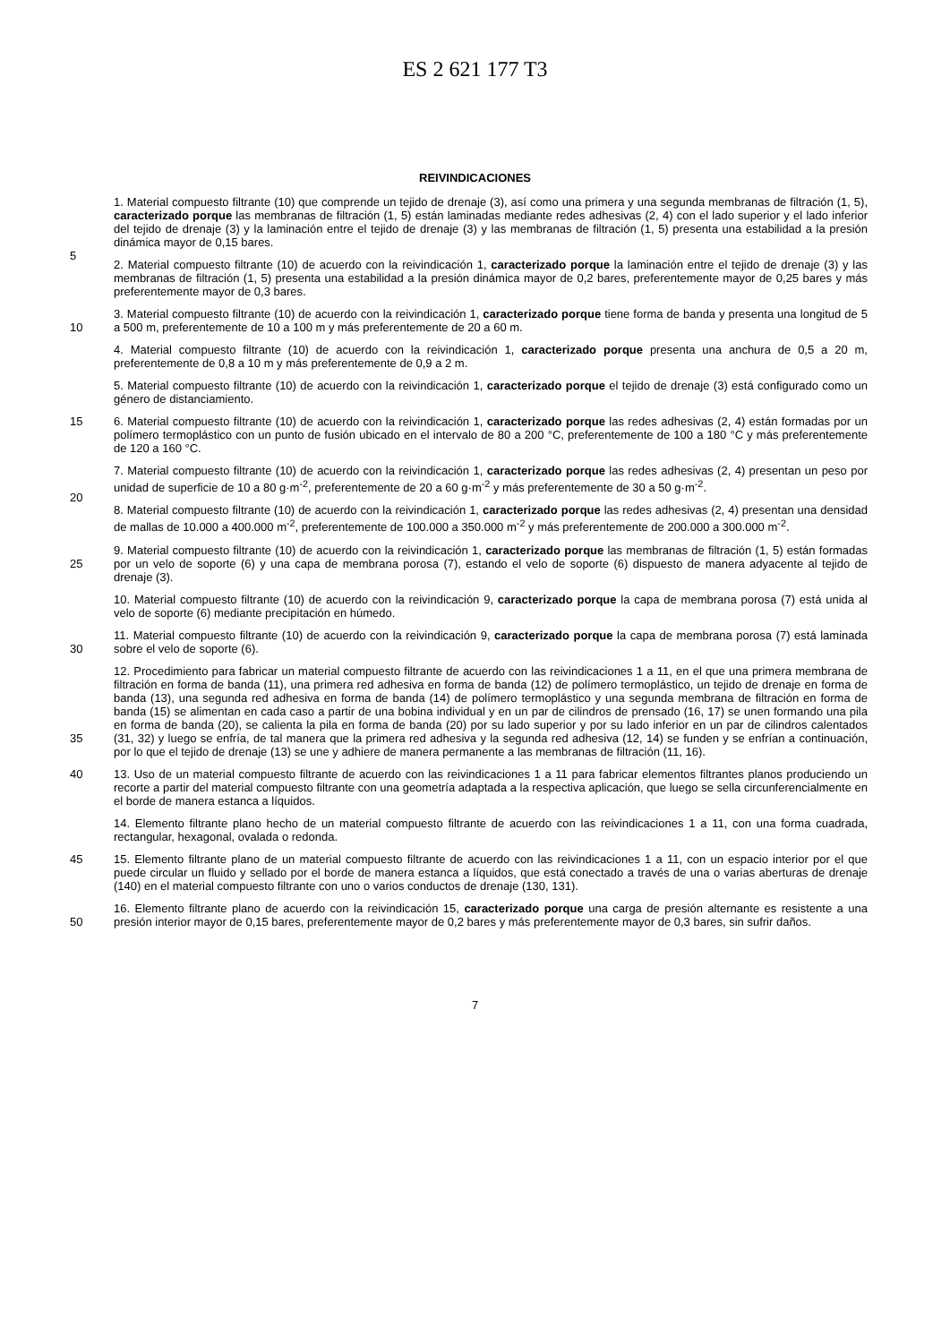ES 2 621 177 T3
REIVINDICACIONES
5
1. Material compuesto filtrante (10) que comprende un tejido de drenaje (3), así como una primera y una segunda membranas de filtración (1, 5), caracterizado porque las membranas de filtración (1, 5) están laminadas mediante redes adhesivas (2, 4) con el lado superior y el lado inferior del tejido de drenaje (3) y la laminación entre el tejido de drenaje (3) y las membranas de filtración (1, 5) presenta una estabilidad a la presión dinámica mayor de 0,15 bares.
2. Material compuesto filtrante (10) de acuerdo con la reivindicación 1, caracterizado porque la laminación entre el tejido de drenaje (3) y las membranas de filtración (1, 5) presenta una estabilidad a la presión dinámica mayor de 0,2 bares, preferentemente mayor de 0,25 bares y más preferentemente mayor de 0,3 bares.
10
3. Material compuesto filtrante (10) de acuerdo con la reivindicación 1, caracterizado porque tiene forma de banda y presenta una longitud de 5 a 500 m, preferentemente de 10 a 100 m y más preferentemente de 20 a 60 m.
4. Material compuesto filtrante (10) de acuerdo con la reivindicación 1, caracterizado porque presenta una anchura de 0,5 a 20 m, preferentemente de 0,8 a 10 m y más preferentemente de 0,9 a 2 m.
5. Material compuesto filtrante (10) de acuerdo con la reivindicación 1, caracterizado porque el tejido de drenaje (3) está configurado como un género de distanciamiento.
15
6. Material compuesto filtrante (10) de acuerdo con la reivindicación 1, caracterizado porque las redes adhesivas (2, 4) están formadas por un polímero termoplástico con un punto de fusión ubicado en el intervalo de 80 a 200 °C, preferentemente de 100 a 180 °C y más preferentemente de 120 a 160 °C.
20
7. Material compuesto filtrante (10) de acuerdo con la reivindicación 1, caracterizado porque las redes adhesivas (2, 4) presentan un peso por unidad de superficie de 10 a 80 g·m<sup>-2</sup>, preferentemente de 20 a 60 g·m<sup>-2</sup> y más preferentemente de 30 a 50 g·m<sup>-2</sup>.
8. Material compuesto filtrante (10) de acuerdo con la reivindicación 1, caracterizado porque las redes adhesivas (2, 4) presentan una densidad de mallas de 10.000 a 400.000 m<sup>-2</sup>, preferentemente de 100.000 a 350.000 m<sup>-2</sup> y más preferentemente de 200.000 a 300.000 m<sup>-2</sup>.
25
9. Material compuesto filtrante (10) de acuerdo con la reivindicación 1, caracterizado porque las membranas de filtración (1, 5) están formadas por un velo de soporte (6) y una capa de membrana porosa (7), estando el velo de soporte (6) dispuesto de manera adyacente al tejido de drenaje (3).
10. Material compuesto filtrante (10) de acuerdo con la reivindicación 9, caracterizado porque la capa de membrana porosa (7) está unida al velo de soporte (6) mediante precipitación en húmedo.
30
11. Material compuesto filtrante (10) de acuerdo con la reivindicación 9, caracterizado porque la capa de membrana porosa (7) está laminada sobre el velo de soporte (6).
35
12. Procedimiento para fabricar un material compuesto filtrante de acuerdo con las reivindicaciones 1 a 11, en el que una primera membrana de filtración en forma de banda (11), una primera red adhesiva en forma de banda (12) de polímero termoplástico, un tejido de drenaje en forma de banda (13), una segunda red adhesiva en forma de banda (14) de polímero termoplástico y una segunda membrana de filtración en forma de banda (15) se alimentan en cada caso a partir de una bobina individual y en un par de cilindros de prensado (16, 17) se unen formando una pila en forma de banda (20), se calienta la pila en forma de banda (20) por su lado superior y por su lado inferior en un par de cilindros calentados (31, 32) y luego se enfría, de tal manera que la primera red adhesiva y la segunda red adhesiva (12, 14) se funden y se enfrían a continuación, por lo que el tejido de drenaje (13) se une y adhiere de manera permanente a las membranas de filtración (11, 16).
40
13. Uso de un material compuesto filtrante de acuerdo con las reivindicaciones 1 a 11 para fabricar elementos filtrantes planos produciendo un recorte a partir del material compuesto filtrante con una geometría adaptada a la respectiva aplicación, que luego se sella circunferencialmente en el borde de manera estanca a líquidos.
14. Elemento filtrante plano hecho de un material compuesto filtrante de acuerdo con las reivindicaciones 1 a 11, con una forma cuadrada, rectangular, hexagonal, ovalada o redonda.
45
15. Elemento filtrante plano de un material compuesto filtrante de acuerdo con las reivindicaciones 1 a 11, con un espacio interior por el que puede circular un fluido y sellado por el borde de manera estanca a líquidos, que está conectado a través de una o varias aberturas de drenaje (140) en el material compuesto filtrante con uno o varios conductos de drenaje (130, 131).
50
16. Elemento filtrante plano de acuerdo con la reivindicación 15, caracterizado porque una carga de presión alternante es resistente a una presión interior mayor de 0,15 bares, preferentemente mayor de 0,2 bares y más preferentemente mayor de 0,3 bares, sin sufrir daños.
7